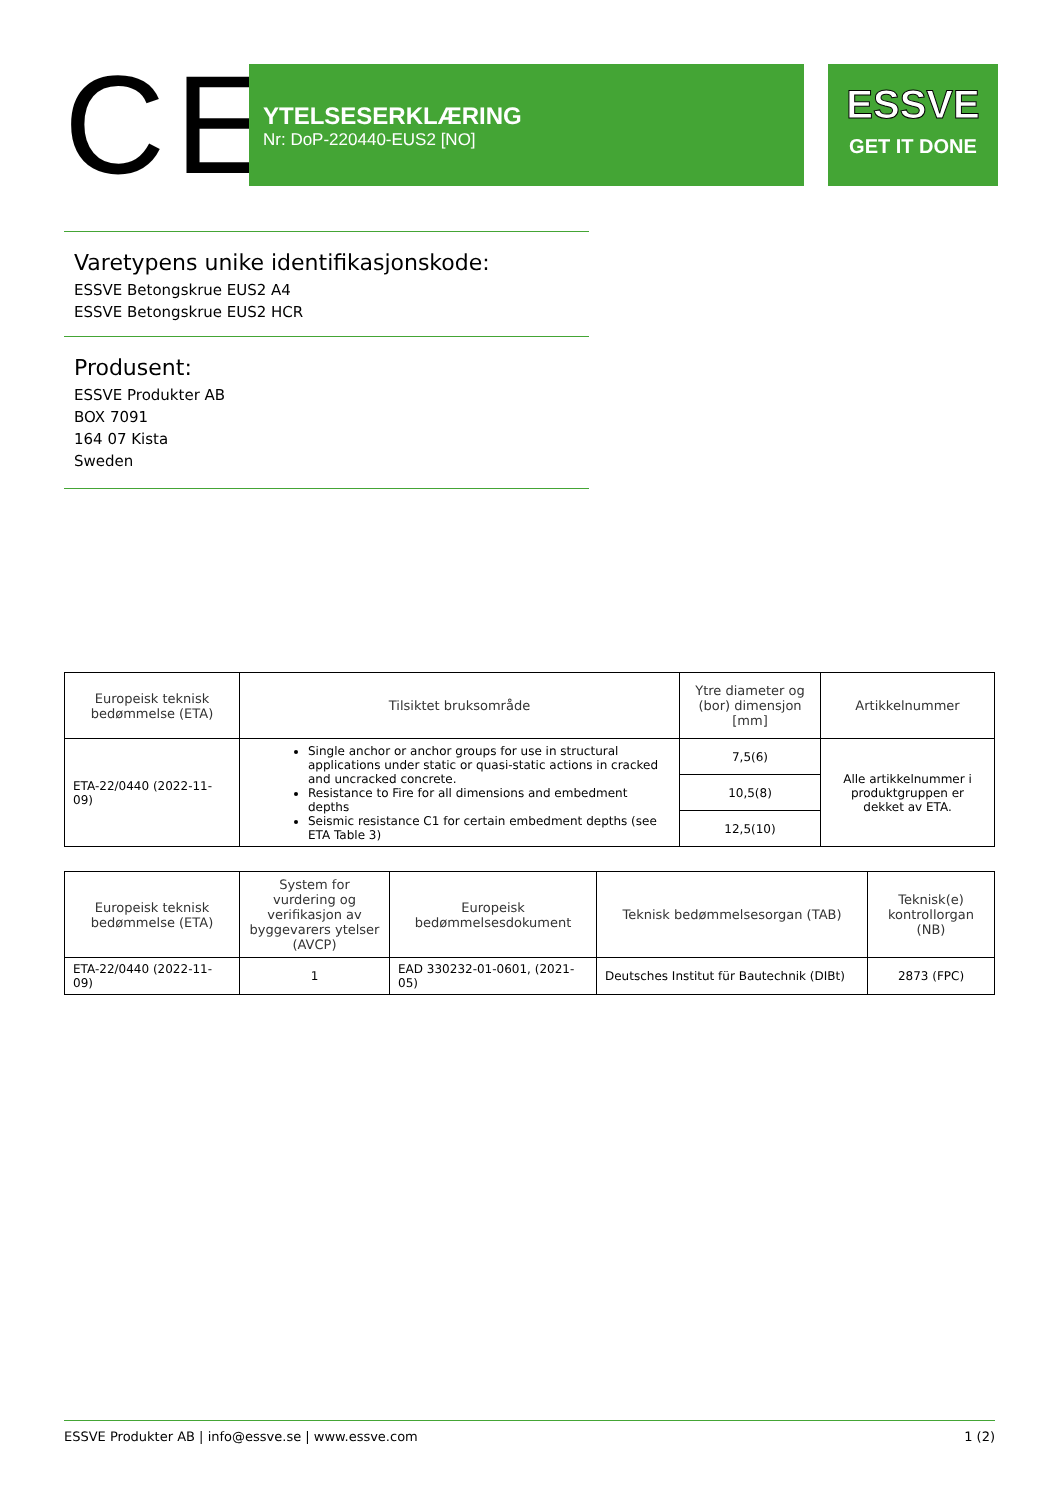CE
YTELSESERKLÆRING
Nr: DoP-220440-EUS2 [NO]
ESSVE
GET IT DONE
Varetypens unike identifikasjonskode:
ESSVE Betongskrue EUS2 A4
ESSVE Betongskrue EUS2 HCR
Produsent:
ESSVE Produkter AB
BOX 7091
164 07 Kista
Sweden
| Europeisk teknisk bedømmelse (ETA) | Tilsiktet bruksområde | Ytre diameter og (bor) dimensjon [mm] | Artikkelnummer |
| --- | --- | --- | --- |
| ETA-22/0440 (2022-11-09) | Single anchor or anchor groups for use in structural applications under static or quasi-static actions in cracked and uncracked concrete. Resistance to Fire for all dimensions and embedment depths Seismic resistance C1 for certain embedment depths (see ETA Table 3) | 7,5(6) | Alle artikkelnummer i produktgruppen er dekket av ETA. |
| | | 10,5(8) | |
| | | 12,5(10) | |
| Europeisk teknisk bedømmelse (ETA) | System for vurdering og verifikasjon av byggevarers ytelser (AVCP) | Europeisk bedømmelsesdokument | Teknisk bedømmelsesorgan (TAB) | Teknisk(e) kontrollorgan (NB) |
| --- | --- | --- | --- | --- |
| ETA-22/0440 (2022-11-09) | 1 | EAD 330232-01-0601, (2021-05) | Deutsches Institut für Bautechnik (DIBt) | 2873 (FPC) |
ESSVE Produkter AB | info@essve.se | www.essve.com 1 (2)